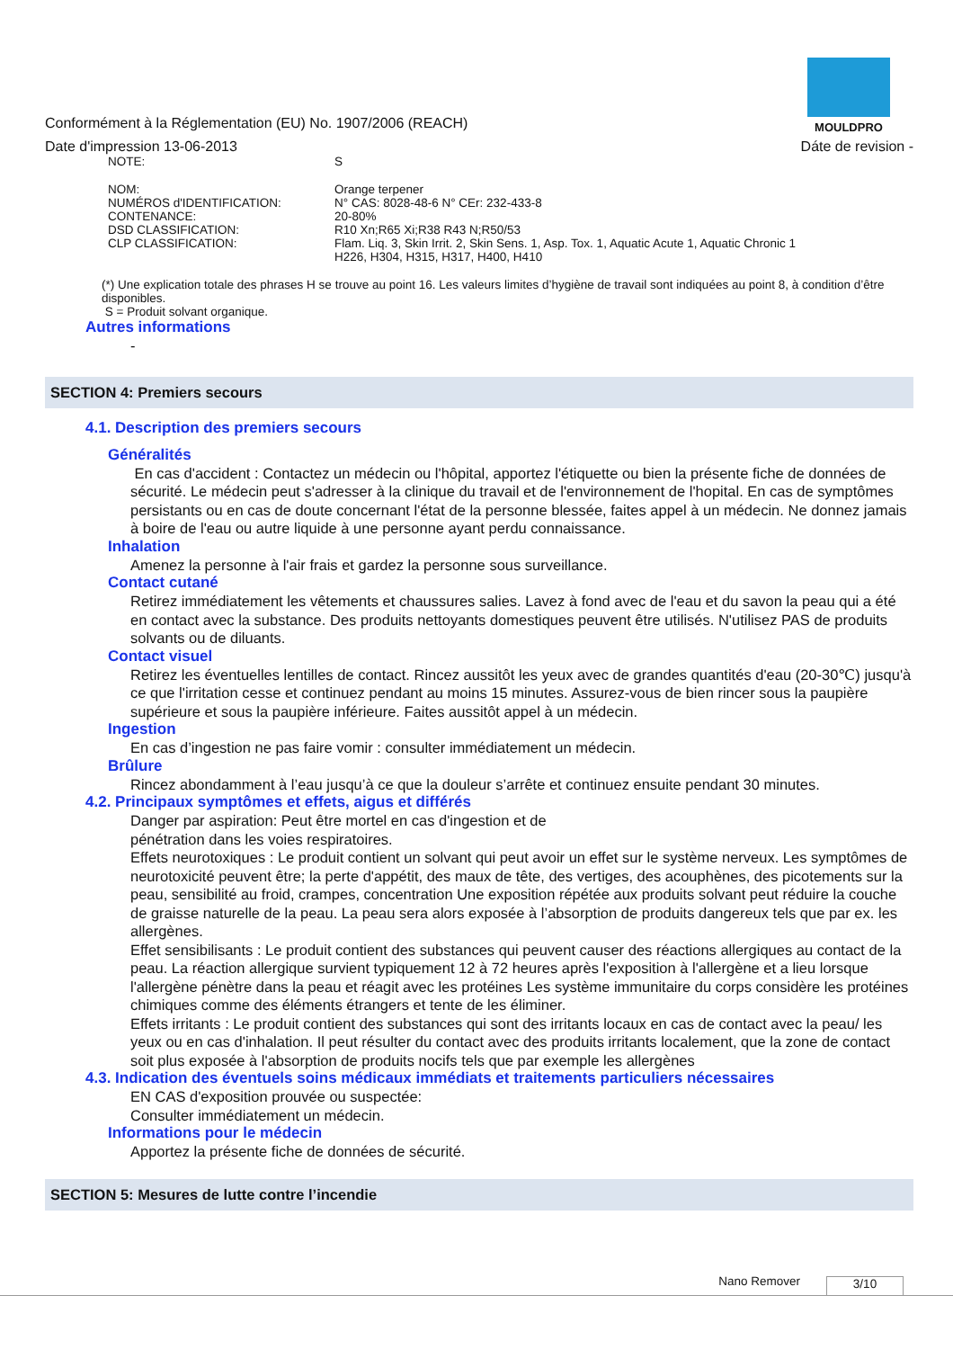MOULDPRO
Conformément à la Réglementation (EU) No. 1907/2006 (REACH)
Date d'impression 13-06-2013 Dáte de revision -
| NOTE: | S |
| NOM: | Orange terpener |
| NUMÉROS d'IDENTIFICATION: | N° CAS: 8028-48-6 N° CEr: 232-433-8 |
| CONTENANCE: | 20-80% |
| DSD CLASSIFICATION: | R10 Xn;R65 Xi;R38 R43 N;R50/53 |
| CLP CLASSIFICATION: | Flam. Liq. 3, Skin Irrit. 2, Skin Sens. 1, Asp. Tox. 1, Aquatic Acute 1, Aquatic Chronic 1 H226, H304, H315, H317, H400, H410 |
(*) Une explication totale des phrases H se trouve au point 16. Les valeurs limites d’hygiène de travail sont indiquées au point 8, à condition d’être disponibles.
S = Produit solvant organique.
Autres informations
-
SECTION 4: Premiers secours
4.1. Description des premiers secours
Généralités
En cas d'accident : Contactez un médecin ou l'hôpital, apportez l'étiquette ou bien la présente fiche de données de sécurité. Le médecin peut s'adresser à la clinique du travail et de l'environnement de l'hopital. En cas de symptômes persistants ou en cas de doute concernant l'état de la personne blessée, faites appel à un médecin. Ne donnez jamais à boire de l'eau ou autre liquide à une personne ayant perdu connaissance.
Inhalation
Amenez la personne à l'air frais et gardez la personne sous surveillance.
Contact cutané
Retirez immédiatement les vêtements et chaussures salies. Lavez à fond avec de l'eau et du savon la peau qui a été en contact avec la substance. Des produits nettoyants domestiques peuvent être utilisés. N'utilisez PAS de produits solvants ou de diluants.
Contact visuel
Retirez les éventuelles lentilles de contact. Rincez aussitôt les yeux avec de grandes quantités d'eau (20-30℃) jusqu'à ce que l'irritation cesse et continuez pendant au moins 15 minutes. Assurez-vous de bien rincer sous la paupière supérieure et sous la paupière inférieure. Faites aussitôt appel à un médecin.
Ingestion
En cas d’ingestion ne pas faire vomir : consulter immédiatement un médecin.
Brûlure
Rincez abondamment à l’eau jusqu’à ce que la douleur s’arrête et continuez ensuite pendant 30 minutes.
4.2. Principaux symptômes et effets, aigus et différés
Danger par aspiration: Peut être mortel en cas d'ingestion et de
pénétration dans les voies respiratoires.
Effets neurotoxiques : Le produit contient un solvant qui peut avoir un effet sur le système nerveux. Les symptômes de neurotoxicité peuvent être; la perte d'appétit, des maux de tête, des vertiges, des acouphènes, des picotements sur la peau, sensibilité au froid, crampes, concentration Une exposition répétée aux produits solvant peut réduire la couche de graisse naturelle de la peau. La peau sera alors exposée à l’absorption de produits dangereux tels que par ex. les allergènes.
Effet sensibilisants : Le produit contient des substances qui peuvent causer des réactions allergiques au contact de la peau. La réaction allergique survient typiquement 12 à 72 heures après l'exposition à l'allergène et a lieu lorsque l'allergène pénètre dans la peau et réagit avec les protéines Les système immunitaire du corps considère les protéines chimiques comme des éléments étrangers et tente de les éliminer.
Effets irritants : Le produit contient des substances qui sont des irritants locaux en cas de contact avec la peau/ les yeux ou en cas d'inhalation. Il peut résulter du contact avec des produits irritants localement, que la zone de contact soit plus exposée à l'absorption de produits nocifs tels que par exemple les allergènes
4.3. Indication des éventuels soins médicaux immédiats et traitements particuliers nécessaires
EN CAS d'exposition prouvée ou suspectée:
Consulter immédiatement un médecin.
Informations pour le médecin
Apportez la présente fiche de données de sécurité.
SECTION 5: Mesures de lutte contre l’incendie
Nano Remover 3/10